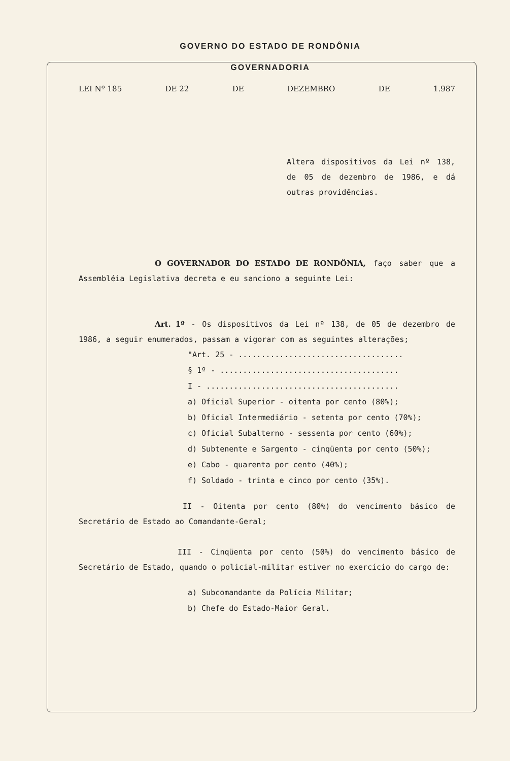GOVERNO DO ESTADO DE RONDÔNIA
GOVERNADORIA
LEI Nº 185 DE 22 DE DEZEMBRO DE 1.987
Altera dispositivos da Lei nº 138, de 05 de dezembro de 1986, e dá outras providências.
O GOVERNADOR DO ESTADO DE RONDÔNIA, faço saber que a Assembléia Legislativa decreta e eu sanciono a seguinte Lei:
Art. 1º - Os dispositivos da Lei nº 138, de 05 de dezembro de 1986, a seguir enumerados, passam a vigorar com as seguintes alterações;
"Art. 25 - ....................................
§ 1º - .......................................
I - ..........................................
a) Oficial Superior - oitenta por cento (80%);
b) Oficial Intermediário - setenta por cento (70%);
c) Oficial Subalterno - sessenta por cento (60%);
d) Subtenente e Sargento - cinqüenta por cento (50%);
e) Cabo - quarenta por cento (40%);
f) Soldado - trinta e cinco por cento (35%).
II - Oitenta por cento (80%) do vencimento básico de Secretário de Estado ao Comandante-Geral;
III - Cinqüenta por cento (50%) do vencimento básico de Secretário de Estado, quando o policial-militar estiver no exercício do cargo de:
a) Subcomandante da Polícia Militar;
b) Chefe do Estado-Maior Geral.